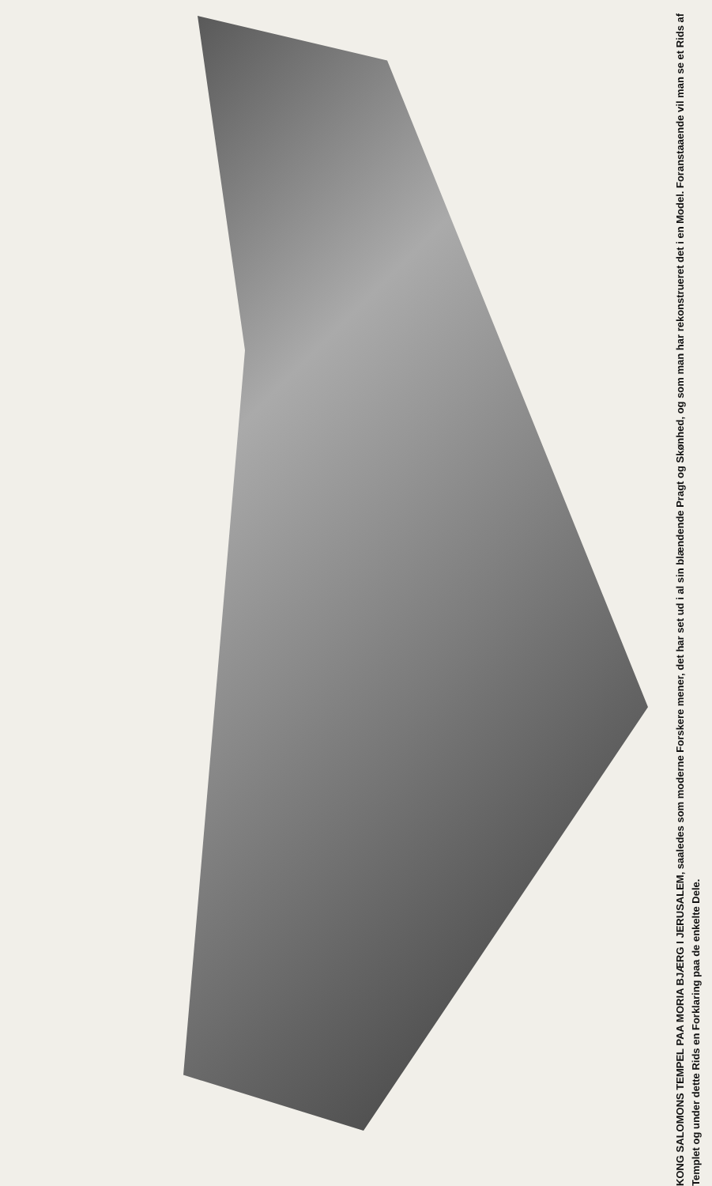KONG SALOMONS TEMPEL PAA MORIA BJÆRG I JERUSALEM, saaledes som moderne Forskere mener, det har set ud i al sin blændende Pragt og Skønhed, og som man har rekonstrueret det i en Model. Foranstaaende vil man se et Rids af Templet og under dette Rids en Forklaring paa de enkelte Dele.